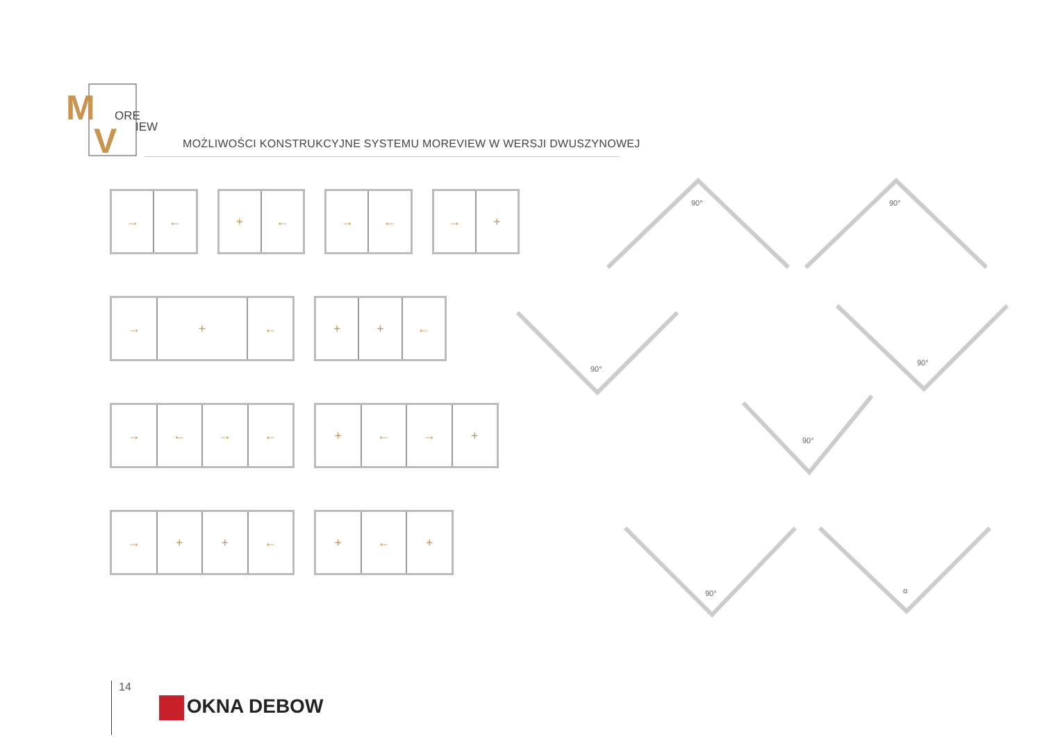M
ORE
V
IEW
MOŻLIWOŚCI KONSTRUKCYJNE SYSTEMU MOREVIEW W WERSJI DWUSZYNOWEJ
→ ← + ← → ← → +
→ + ← + + ←
→ ← → ← + ← → +
→ + + ← + ← +
90°
90°
90°
90°
90°
90°
α
14
OKNA DEBOW